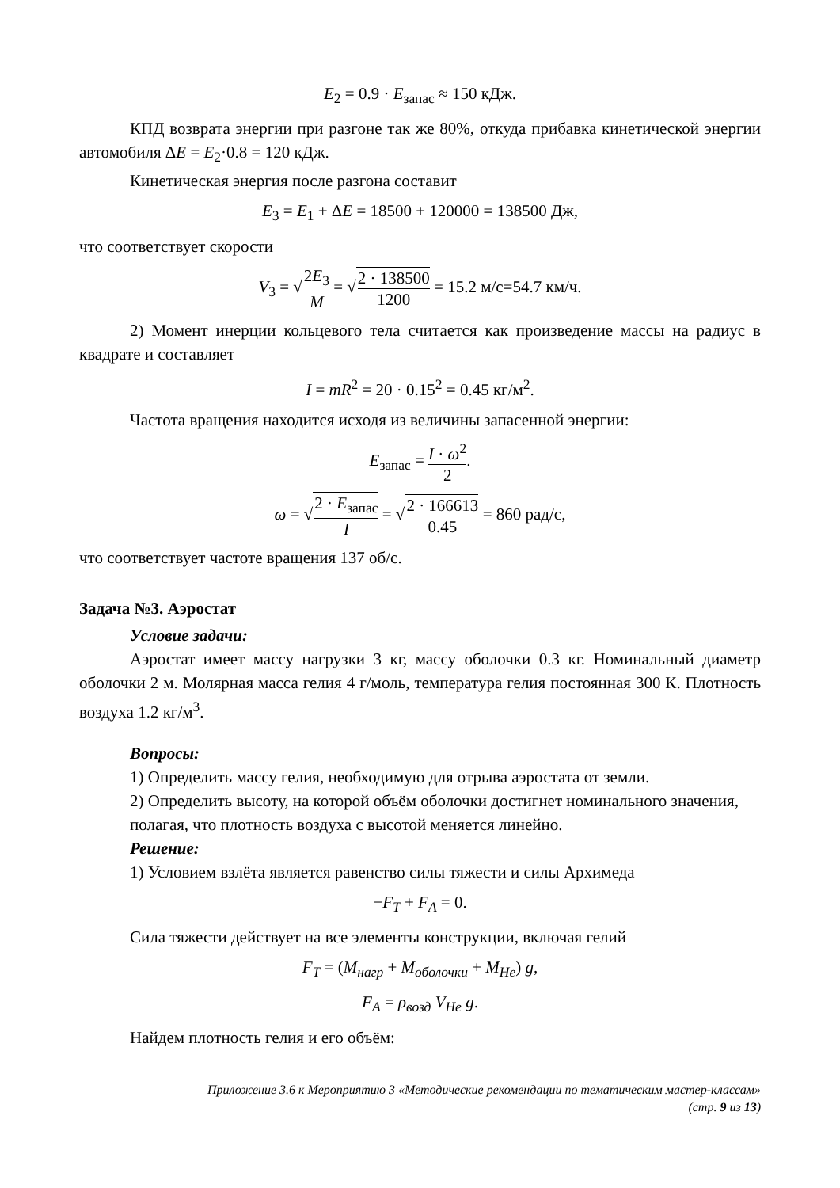E<sub>2</sub> = 0.9 · E<sub>запас</sub> ≈ 150 кДж.
КПД возврата энергии при разгоне так же 80%, откуда прибавка кинетической энергии автомобиля ΔE = E<sub>2</sub>·0.8 = 120 кДж.
Кинетическая энергия после разгона составит
E<sub>3</sub> = E<sub>1</sub> + ΔE = 18500 + 120000 = 138500 Дж,
что соответствует скорости
V<sub>3</sub> = √2E<sub>3</sub> M = √2 · 138500 1200 = 15.2 м/с=54.7 км/ч.
2) Момент инерции кольцевого тела считается как произведение массы на радиус в квадрате и составляет
I = mR<sup>2</sup> = 20 · 0.15<sup>2</sup> = 0.45 кг/м<sup>2</sup>.
Частота вращения находится исходя из величины запасенной энергии:
E<sub>запас</sub> = I · ω<sup>2</sup> 2.
ω = √2 · E<sub>запас</sub> I = √2 · 166613 0.45 = 860 рад/с,
что соответствует частоте вращения 137 об/с.
Задача №3. Аэростат
Условие задачи:
Аэростат имеет массу нагрузки 3 кг, массу оболочки 0.3 кг. Номинальный диаметр оболочки 2 м. Молярная масса гелия 4 г/моль, температура гелия постоянная 300 К. Плотность воздуха 1.2 кг/м<sup>3</sup>.
Вопросы:
1) Определить массу гелия, необходимую для отрыва аэростата от земли.
2) Определить высоту, на которой объём оболочки достигнет номинального значения, полагая, что плотность воздуха с высотой меняется линейно.
Решение:
1) Условием взлёта является равенство силы тяжести и силы Архимеда
−F<sub>T</sub> + F<sub>A</sub> = 0.
Сила тяжести действует на все элементы конструкции, включая гелий
F<sub>T</sub> = (M<sub>нагр</sub> + M<sub>оболочки</sub> + M<sub>He</sub>) g,
F<sub>A</sub> = ρ<sub>возд</sub> V<sub>He</sub> g.
Найдем плотность гелия и его объём:
Приложение 3.6 к Мероприятию 3 «Методические рекомендации по тематическим мастер-классам»
(стр. 9 из 13)